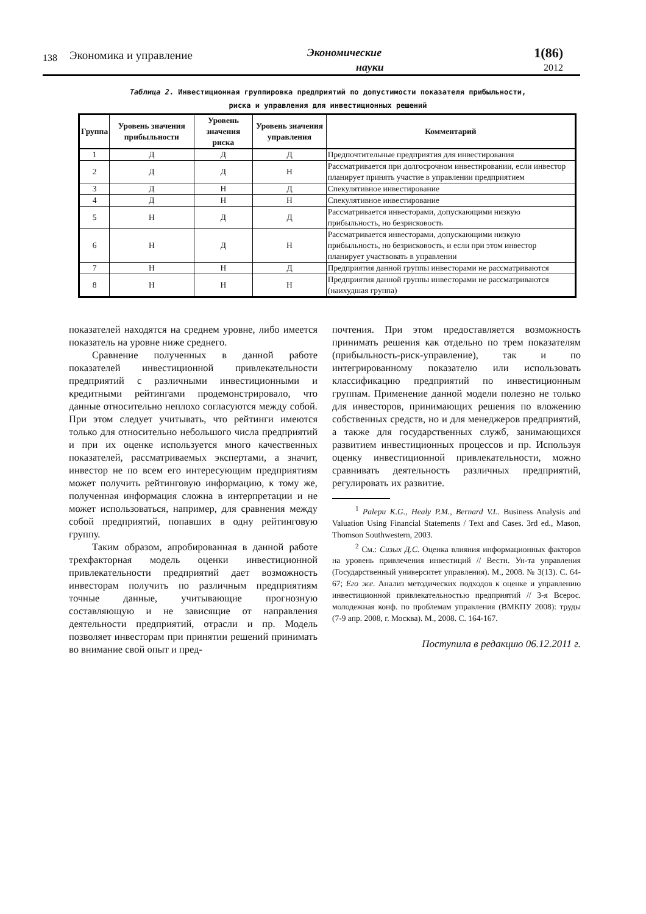138
Экономика и управление
Экономические
науки
1(86)
2012
Таблица 2. Инвестиционная группировка предприятий по допустимости показателя прибыльности,
риска и управления для инвестиционных решений
| Группа | Уровень значения прибыльности | Уровень значения риска | Уровень значения управления | Комментарий |
| --- | --- | --- | --- | --- |
| 1 | Д | Д | Д | Предпочтительные предприятия для инвестирования |
| 2 | Д | Д | Н | Рассматривается при долгосрочном инвестировании, если инвестор планирует принять участие в управлении предприятием |
| 3 | Д | Н | Д | Спекулятивное инвестирование |
| 4 | Д | Н | Н | Спекулятивное инвестирование |
| 5 | Н | Д | Д | Рассматривается инвесторами, допускающими низкую прибыльность, но безрисковость |
| 6 | Н | Д | Н | Рассматривается инвесторами, допускающими низкую прибыльность, но безрисковость, и если при этом инвестор планирует участвовать в управлении |
| 7 | Н | Н | Д | Предприятия данной группы инвесторами не рассматриваются |
| 8 | Н | Н | Н | Предприятия данной группы инвесторами не рассматриваются (наихудшая группа) |
показателей находятся на среднем уровне, либо имеется показатель на уровне ниже среднего.
Сравнение полученных в данной работе показателей инвестиционной привлекательности предприятий с различными инвестиционными и кредитными рейтингами продемонстрировало, что данные относительно неплохо согласуются между собой. При этом следует учитывать, что рейтинги имеются только для относительно небольшого числа предприятий и при их оценке используется много качественных показателей, рассматриваемых экспертами, а значит, инвестор не по всем его интересующим предприятиям может получить рейтинговую информацию, к тому же, полученная информация сложна в интерпретации и не может использоваться, например, для сравнения между собой предприятий, попавших в одну рейтинговую группу.
Таким образом, апробированная в данной работе трехфакторная модель оценки инвестиционной привлекательности предприятий дает возможность инвесторам получить по различным предприятиям точные данные, учитывающие прогнозную составляющую и не зависящие от направления деятельности предприятий, отрасли и пр. Модель позволяет инвесторам при принятии решений принимать во внимание свой опыт и пред-
почтения. При этом предоставляется возможность принимать решения как отдельно по трем показателям (прибыльность-риск-управление), так и по интегрированному показателю или использовать классификацию предприятий по инвестиционным группам. Применение данной модели полезно не только для инвесторов, принимающих решения по вложению собственных средств, но и для менеджеров предприятий, а также для государственных служб, занимающихся развитием инвестиционных процессов и пр. Используя оценку инвестиционной привлекательности, можно сравнивать деятельность различных предприятий, регулировать их развитие.
<sup>1</sup> Palepu K.G., Healy P.M., Bernard V.L. Business Analysis and Valuation Using Financial Statements / Text and Cases. 3rd ed., Mason, Thomson Southwestern, 2003.
<sup>2</sup> См.: Сизых Д.С. Оценка влияния информационных факторов на уровень привлечения инвестиций // Вестн. Ун-та управления (Государственный университет управления). М., 2008. № 3(13). С. 64-67; Его же. Анализ методических подходов к оценке и управлению инвестиционной привлекательностью предприятий // 3-я Всерос. молодежная конф. по проблемам управления (ВМКПУ 2008): труды (7-9 апр. 2008, г. Москва). М., 2008. С. 164-167.
Поступила в редакцию 06.12.2011 г.